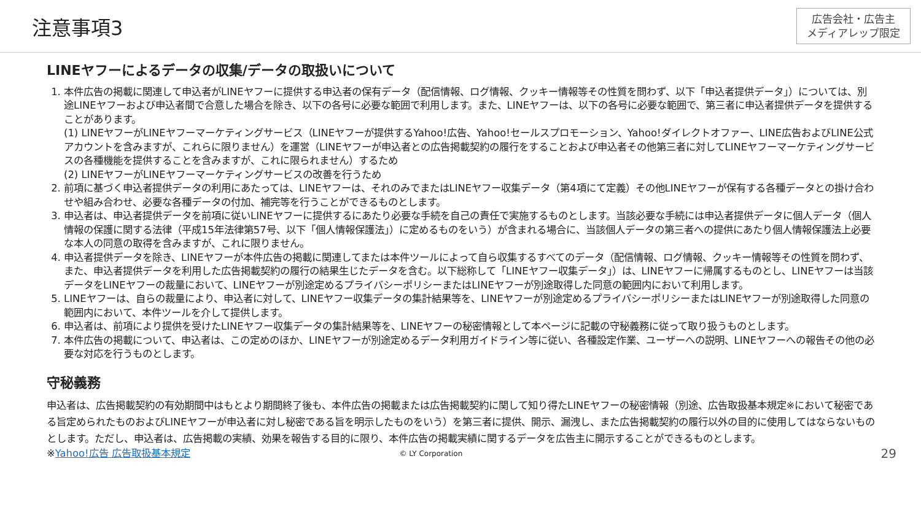注意事項3
広告会社・広告主
メディアレップ限定
LINEヤフーによるデータの収集/データの取扱いについて
1. 本件広告の掲載に関連して申込者がLINEヤフーに提供する申込者の保有データ（配信情報、ログ情報、クッキー情報等その性質を問わず、以下「申込者提供データ」）については、別途LINEヤフーおよび申込者間で合意した場合を除き、以下の各号に必要な範囲で利用します。また、LINEヤフーは、以下の各号に必要な範囲で、第三者に申込者提供データを提供することがあります。
(1) LINEヤフーがLINEヤフーマーケティングサービス（LINEヤフーが提供するYahoo!広告、Yahoo!セールスプロモーション、Yahoo!ダイレクトオファー、LINE広告およびLINE公式アカウントを含みますが、これらに限りません）を運営（LINEヤフーが申込者との広告掲載契約の履行をすることおよび申込者その他第三者に対してLINEヤフーマーケティングサービスの各種機能を提供することを含みますが、これに限られません）するため
(2) LINEヤフーがLINEヤフーマーケティングサービスの改善を行うため
2. 前項に基づく申込者提供データの利用にあたっては、LINEヤフーは、それのみでまたはLINEヤフー収集データ（第4項にて定義）その他LINEヤフーが保有する各種データとの掛け合わせや組み合わせ、必要な各種データの付加、補完等を行うことができるものとします。
3. 申込者は、申込者提供データを前項に従いLINEヤフーに提供するにあたり必要な手続を自己の責任で実施するものとします。当該必要な手続には申込者提供データに個人データ（個人情報の保護に関する法律（平成15年法律第57号、以下「個人情報保護法」）に定めるものをいう）が含まれる場合に、当該個人データの第三者への提供にあたり個人情報保護法上必要な本人の同意の取得を含みますが、これに限りません。
4. 申込者提供データを除き、LINEヤフーが本件広告の掲載に関連してまたは本件ツールによって自ら収集するすべてのデータ（配信情報、ログ情報、クッキー情報等その性質を問わず、また、申込者提供データを利用した広告掲載契約の履行の結果生じたデータを含む。以下総称して「LINEヤフー収集データ」）は、LINEヤフーに帰属するものとし、LINEヤフーは当該データをLINEヤフーの裁量において、LINEヤフーが別途定めるプライバシーポリシーまたはLINEヤフーが別途取得した同意の範囲内において利用します。
5. LINEヤフーは、自らの裁量により、申込者に対して、LINEヤフー収集データの集計結果等を、LINEヤフーが別途定めるプライバシーポリシーまたはLINEヤフーが別途取得した同意の範囲内において、本件ツールを介して提供します。
6. 申込者は、前項により提供を受けたLINEヤフー収集データの集計結果等を、LINEヤフーの秘密情報として本ページに記載の守秘義務に従って取り扱うものとします。
7. 本件広告の掲載について、申込者は、この定めのほか、LINEヤフーが別途定めるデータ利用ガイドライン等に従い、各種設定作業、ユーザーへの説明、LINEヤフーへの報告その他の必要な対応を行うものとします。
守秘義務
申込者は、広告掲載契約の有効期間中はもとより期間終了後も、本件広告の掲載または広告掲載契約に関して知り得たLINEヤフーの秘密情報（別途、広告取扱基本規定※において秘密である旨定められたものおよびLINEヤフーが申込者に対し秘密である旨を明示したものをいう）を第三者に提供、開示、漏洩し、また広告掲載契約の履行以外の目的に使用してはならないものとします。ただし、申込者は、広告掲載の実績、効果を報告する目的に限り、本件広告の掲載実績に関するデータを広告主に開示することができるものとします。
※Yahoo!広告 広告取扱基本規定 © LY Corporation 29